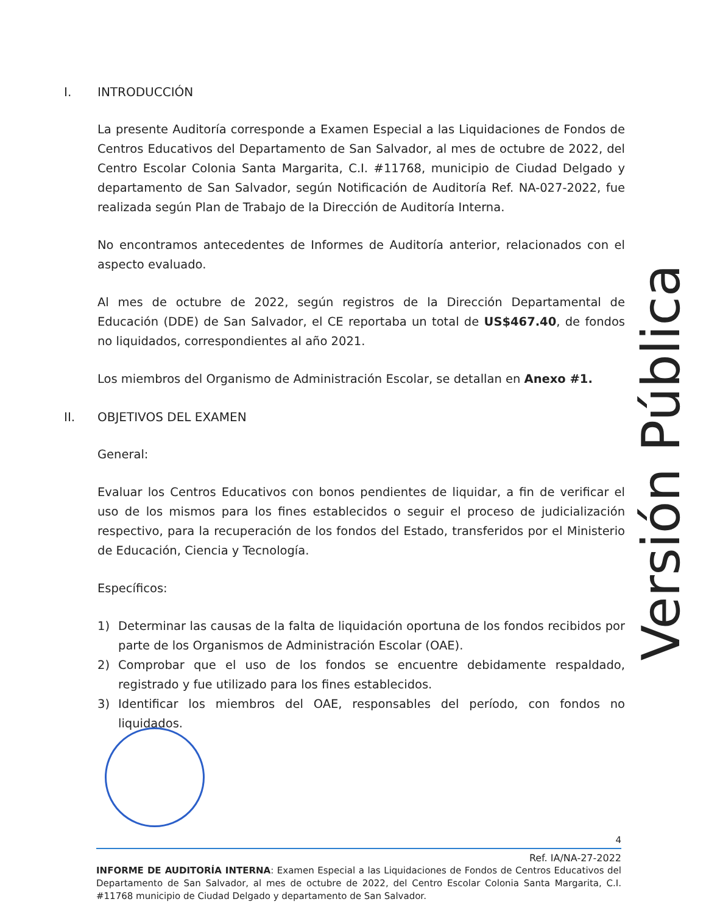I. INTRODUCCIÓN
La presente Auditoría corresponde a Examen Especial a las Liquidaciones de Fondos de Centros Educativos del Departamento de San Salvador, al mes de octubre de 2022, del Centro Escolar Colonia Santa Margarita, C.I. #11768, municipio de Ciudad Delgado y departamento de San Salvador, según Notificación de Auditoría Ref. NA-027-2022, fue realizada según Plan de Trabajo de la Dirección de Auditoría Interna.
No encontramos antecedentes de Informes de Auditoría anterior, relacionados con el aspecto evaluado.
Al mes de octubre de 2022, según registros de la Dirección Departamental de Educación (DDE) de San Salvador, el CE reportaba un total de US$467.40, de fondos no liquidados, correspondientes al año 2021.
Los miembros del Organismo de Administración Escolar, se detallan en Anexo #1.
II. OBJETIVOS DEL EXAMEN
General:
Evaluar los Centros Educativos con bonos pendientes de liquidar, a fin de verificar el uso de los mismos para los fines establecidos o seguir el proceso de judicialización respectivo, para la recuperación de los fondos del Estado, transferidos por el Ministerio de Educación, Ciencia y Tecnología.
Específicos:
1) Determinar las causas de la falta de liquidación oportuna de los fondos recibidos por parte de los Organismos de Administración Escolar (OAE).
2) Comprobar que el uso de los fondos se encuentre debidamente respaldado, registrado y fue utilizado para los fines establecidos.
3) Identificar los miembros del OAE, responsables del período, con fondos no liquidados.
Versión Pública
4
Ref. IA/NA-27-2022
INFORME DE AUDITORÍA INTERNA: Examen Especial a las Liquidaciones de Fondos de Centros Educativos del Departamento de San Salvador, al mes de octubre de 2022, del Centro Escolar Colonia Santa Margarita, C.I. #11768 municipio de Ciudad Delgado y departamento de San Salvador.